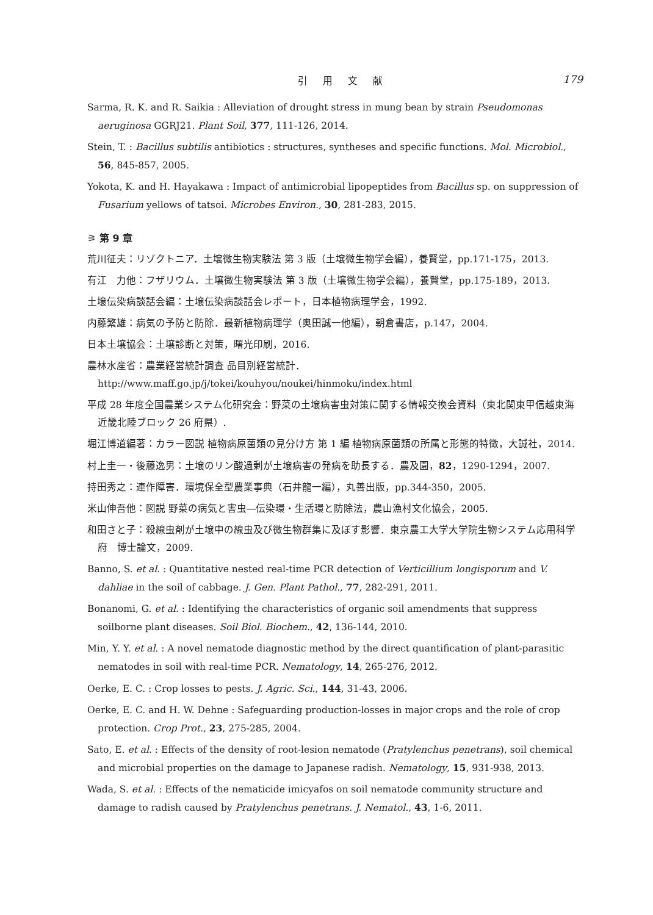引 用 文 献 179
Sarma, R. K. and R. Saikia : Alleviation of drought stress in mung bean by strain Pseudomonas aeruginosa GGRJ21. Plant Soil, 377, 111-126, 2014.
Stein, T. : Bacillus subtilis antibiotics : structures, syntheses and specific functions. Mol. Microbiol., 56, 845-857, 2005.
Yokota, K. and H. Hayakawa : Impact of antimicrobial lipopeptides from Bacillus sp. on suppression of Fusarium yellows of tatsoi. Microbes Environ., 30, 281-283, 2015.
⚞ 第 9 章
荒川征夫：リゾクトニア．土壌微生物実験法 第 3 版（土壌微生物学会編），養賢堂，pp.171-175，2013.
有江　力他：フザリウム．土壌微生物実験法 第 3 版（土壌微生物学会編），養賢堂，pp.175-189，2013.
土壌伝染病談話会編：土壌伝染病談話会レポート，日本植物病理学会，1992.
内藤繁雄：病気の予防と防除．最新植物病理学（奥田誠一他編），朝倉書店，p.147，2004.
日本土壌協会：土壌診断と対策，曙光印刷，2016.
農林水産省：農業経営統計調査 品目別経営統計．http://www.maff.go.jp/j/tokei/kouhyou/noukei/hinmoku/index.html
平成 28 年度全国農業システム化研究会：野菜の土壌病害虫対策に関する情報交換会資料（東北関東甲信越東海近畿北陸ブロック 26 府県）.
堀江博道編著：カラー図説 植物病原菌類の見分け方 第 1 編 植物病原菌類の所属と形態的特徴，大誠社，2014.
村上圭一・後藤逸男：土壌のリン酸過剰が土壌病害の発病を助長する．農及園，82，1290-1294，2007.
持田秀之：連作障害．環境保全型農業事典（石井龍一編），丸善出版，pp.344-350，2005.
米山伸吾他：図説 野菜の病気と害虫―伝染環・生活環と防除法，農山漁村文化協会，2005.
和田さと子：殺線虫剤が土壌中の線虫及び微生物群集に及ぼす影響．東京農工大学大学院生物システム応用科学府　博士論文，2009.
Banno, S. et al. : Quantitative nested real-time PCR detection of Verticillium longisporum and V. dahliae in the soil of cabbage. J. Gen. Plant Pathol., 77, 282-291, 2011.
Bonanomi, G. et al. : Identifying the characteristics of organic soil amendments that suppress soilborne plant diseases. Soil Biol. Biochem., 42, 136-144, 2010.
Min, Y. Y. et al. : A novel nematode diagnostic method by the direct quantification of plant-parasitic nematodes in soil with real-time PCR. Nematology, 14, 265-276, 2012.
Oerke, E. C. : Crop losses to pests. J. Agric. Sci., 144, 31-43, 2006.
Oerke, E. C. and H. W. Dehne : Safeguarding production-losses in major crops and the role of crop protection. Crop Prot., 23, 275-285, 2004.
Sato, E. et al. : Effects of the density of root-lesion nematode (Pratylenchus penetrans), soil chemical and microbial properties on the damage to Japanese radish. Nematology, 15, 931-938, 2013.
Wada, S. et al. : Effects of the nematicide imicyafos on soil nematode community structure and damage to radish caused by Pratylenchus penetrans. J. Nematol., 43, 1-6, 2011.